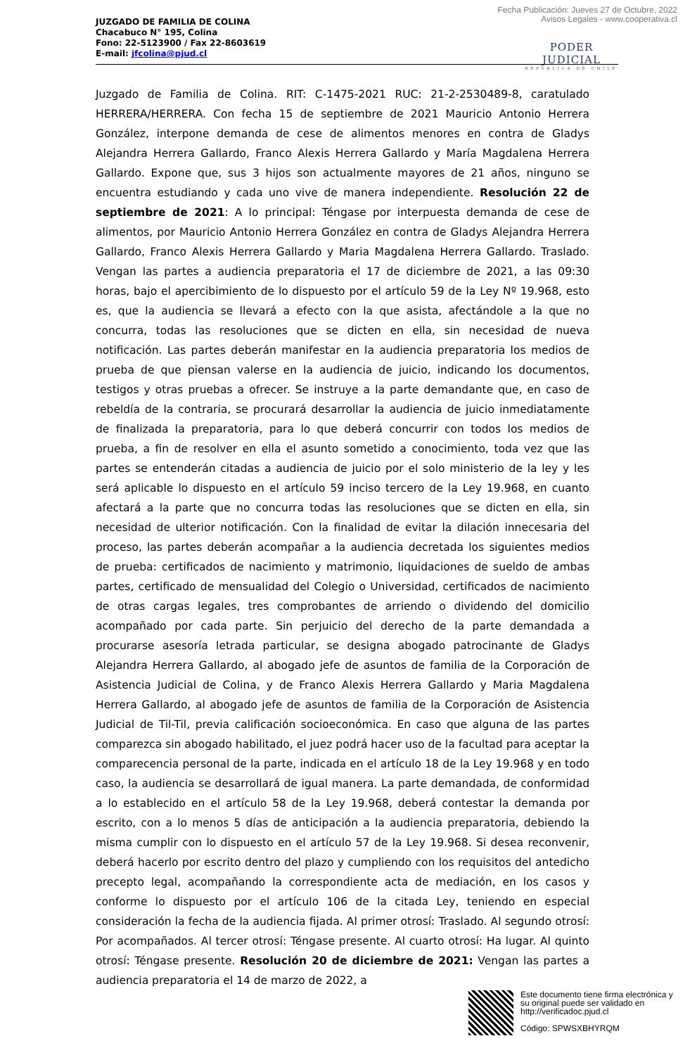Fecha Publicación: Jueves 27 de Octubre, 2022
Avisos Legales - www.cooperativa.cl
JUZGADO DE FAMILIA DE COLINA
Chacabuco N° 195, Colina
Fono: 22-5123900 / Fax 22-8603619
E-mail: jfcolina@pjud.cl
PODER JUDICIAL
REPUBLICA DE CHILE
Juzgado de Familia de Colina. RIT: C-1475-2021 RUC: 21-2-2530489-8, caratulado HERRERA/HERRERA. Con fecha 15 de septiembre de 2021 Mauricio Antonio Herrera González, interpone demanda de cese de alimentos menores en contra de Gladys Alejandra Herrera Gallardo, Franco Alexis Herrera Gallardo y María Magdalena Herrera Gallardo. Expone que, sus 3 hijos son actualmente mayores de 21 años, ninguno se encuentra estudiando y cada uno vive de manera independiente. Resolución 22 de septiembre de 2021: A lo principal: Téngase por interpuesta demanda de cese de alimentos, por Mauricio Antonio Herrera González en contra de Gladys Alejandra Herrera Gallardo, Franco Alexis Herrera Gallardo y Maria Magdalena Herrera Gallardo. Traslado. Vengan las partes a audiencia preparatoria el 17 de diciembre de 2021, a las 09:30 horas, bajo el apercibimiento de lo dispuesto por el artículo 59 de la Ley Nº 19.968, esto es, que la audiencia se llevará a efecto con la que asista, afectándole a la que no concurra, todas las resoluciones que se dicten en ella, sin necesidad de nueva notificación. Las partes deberán manifestar en la audiencia preparatoria los medios de prueba de que piensan valerse en la audiencia de juicio, indicando los documentos, testigos y otras pruebas a ofrecer. Se instruye a la parte demandante que, en caso de rebeldía de la contraria, se procurará desarrollar la audiencia de juicio inmediatamente de finalizada la preparatoria, para lo que deberá concurrir con todos los medios de prueba, a fin de resolver en ella el asunto sometido a conocimiento, toda vez que las partes se entenderán citadas a audiencia de juicio por el solo ministerio de la ley y les será aplicable lo dispuesto en el artículo 59 inciso tercero de la Ley 19.968, en cuanto afectará a la parte que no concurra todas las resoluciones que se dicten en ella, sin necesidad de ulterior notificación. Con la finalidad de evitar la dilación innecesaria del proceso, las partes deberán acompañar a la audiencia decretada los siguientes medios de prueba: certificados de nacimiento y matrimonio, liquidaciones de sueldo de ambas partes, certificado de mensualidad del Colegio o Universidad, certificados de nacimiento de otras cargas legales, tres comprobantes de arriendo o dividendo del domicilio acompañado por cada parte. Sin perjuicio del derecho de la parte demandada a procurarse asesoría letrada particular, se designa abogado patrocinante de Gladys Alejandra Herrera Gallardo, al abogado jefe de asuntos de familia de la Corporación de Asistencia Judicial de Colina, y de Franco Alexis Herrera Gallardo y Maria Magdalena Herrera Gallardo, al abogado jefe de asuntos de familia de la Corporación de Asistencia Judicial de Til-Til, previa calificación socioeconómica. En caso que alguna de las partes comparezca sin abogado habilitado, el juez podrá hacer uso de la facultad para aceptar la comparecencia personal de la parte, indicada en el artículo 18 de la Ley 19.968 y en todo caso, la audiencia se desarrollará de igual manera. La parte demandada, de conformidad a lo establecido en el artículo 58 de la Ley 19.968, deberá contestar la demanda por escrito, con a lo menos 5 días de anticipación a la audiencia preparatoria, debiendo la misma cumplir con lo dispuesto en el artículo 57 de la Ley 19.968. Si desea reconvenir, deberá hacerlo por escrito dentro del plazo y cumpliendo con los requisitos del antedicho precepto legal, acompañando la correspondiente acta de mediación, en los casos y conforme lo dispuesto por el artículo 106 de la citada Ley, teniendo en especial consideración la fecha de la audiencia fijada. Al primer otrosí: Traslado. Al segundo otrosí: Por acompañados. Al tercer otrosí: Téngase presente. Al cuarto otrosí: Ha lugar. Al quinto otrosí: Téngase presente. Resolución 20 de diciembre de 2021: Vengan las partes a audiencia preparatoria el 14 de marzo de 2022, a
Este documento tiene firma electrónica y su original puede ser validado en http://verificadoc.pjud.cl
Código: SPWSXBHYRQM